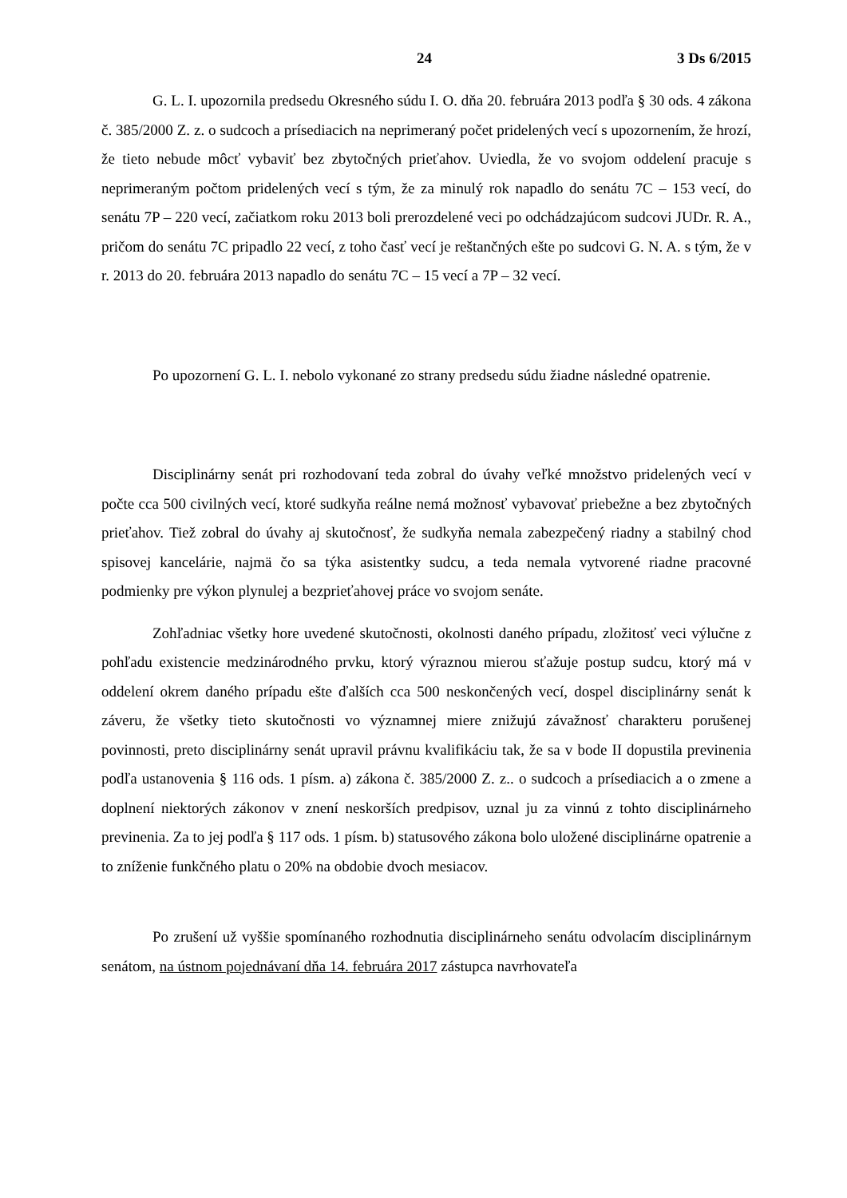24 3 Ds 6/2015
G. L. I. upozornila predsedu Okresného súdu I. O. dňa 20. februára 2013 podľa § 30 ods. 4 zákona č. 385/2000 Z. z. o sudcoch a prísediacich na neprimeraný počet pridelených vecí s upozornením, že hrozí, že tieto nebude môcť vybaviť bez zbytočných prieťahov. Uviedla, že vo svojom oddelení pracuje s neprimeraným počtom pridelených vecí s tým, že za minulý rok napadlo do senátu 7C – 153 vecí, do senátu 7P – 220 vecí, začiatkom roku 2013 boli prerozdelené veci po odchádzajúcom sudcovi JUDr. R. A., pričom do senátu 7C pripadlo 22 vecí, z toho časť vecí je reštančných ešte po sudcovi G. N. A. s tým, že v r. 2013 do 20. februára 2013 napadlo do senátu 7C – 15 vecí a 7P – 32 vecí.
Po upozornení G. L. I. nebolo vykonané zo strany predsedu súdu žiadne následné opatrenie.
Disciplinárny senát pri rozhodovaní teda zobral do úvahy veľké množstvo pridelených vecí v počte cca 500 civilných vecí, ktoré sudkyňa reálne nemá možnosť vybavovať priebežne a bez zbytočných prieťahov. Tiež zobral do úvahy aj skutočnosť, že sudkyňa nemala zabezpečený riadny a stabilný chod spisovej kancelárie, najmä čo sa týka asistentky sudcu, a teda nemala vytvorené riadne pracovné podmienky pre výkon plynulej a bezprieťahovej práce vo svojom senáte.
Zohľadniac všetky hore uvedené skutočnosti, okolnosti daného prípadu, zložitosť veci výlučne z pohľadu existencie medzinárodného prvku, ktorý výraznou mierou sťažuje postup sudcu, ktorý má v oddelení okrem daného prípadu ešte ďalších cca 500 neskončených vecí, dospel disciplinárny senát k záveru, že všetky tieto skutočnosti vo významnej miere znižujú závažnosť charakteru porušenej povinnosti, preto disciplinárny senát upravil právnu kvalifikáciu tak, že sa v bode II dopustila previnenia podľa ustanovenia § 116 ods. 1 písm. a) zákona č. 385/2000 Z. z.. o sudcoch a prísediacich a o zmene a doplnení niektorých zákonov v znení neskorších predpisov, uznal ju za vinnú z tohto disciplinárneho previnenia. Za to jej podľa § 117 ods. 1 písm. b) statusového zákona bolo uložené disciplinárne opatrenie a to zníženie funkčného platu o 20% na obdobie dvoch mesiacov.
Po zrušení už vyššie spomínaného rozhodnutia disciplinárneho senátu odvolacím disciplinárnym senátom, na ústnom pojednávaní dňa 14. februára 2017 zástupca navrhovateľa